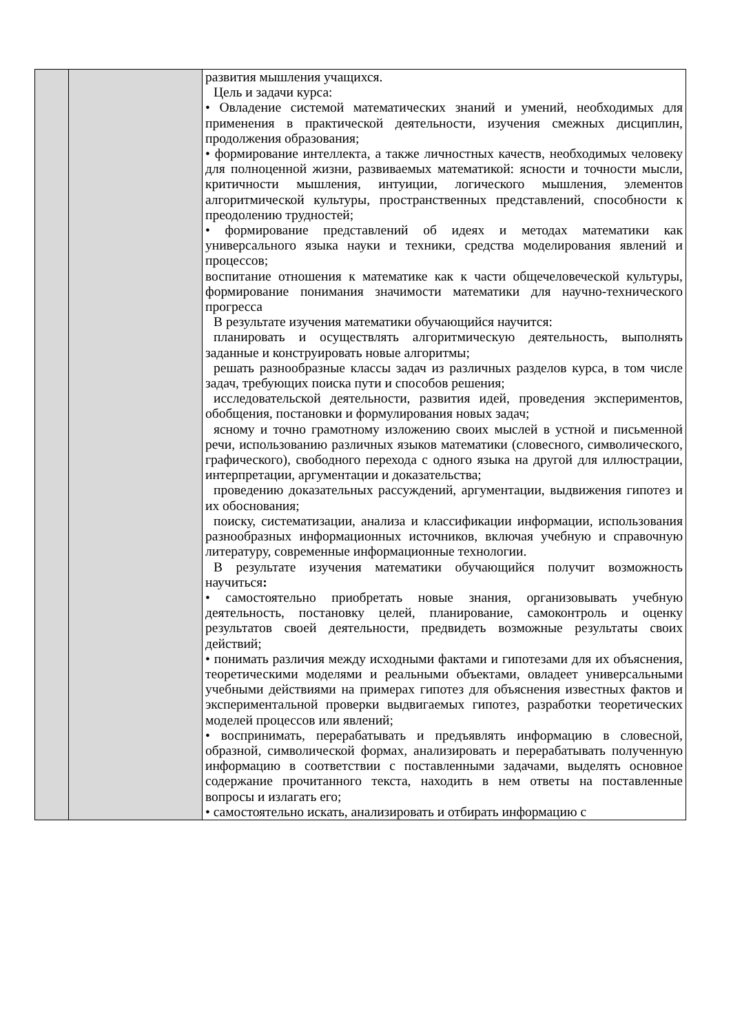| | | развития мышления учащихся. Цель и задачи курса: • Овладение системой математических знаний и умений, необходимых для применения в практической деятельности, изучения смежных дисциплин, продолжения образования; • формирование интеллекта, а также личностных качеств, необходимых человеку для полноценной жизни, развиваемых математикой: ясности и точности мысли, критичности мышления, интуиции, логического мышления, элементов алгоритмической культуры, пространственных представлений, способности к преодолению трудностей; • формирование представлений об идеях и методах математики как универсального языка науки и техники, средства моделирования явлений и процессов; воспитание отношения к математике как к части общечеловеческой культуры, формирование понимания значимости математики для научно-технического прогресса В результате изучения математики обучающийся научится: планировать и осуществлять алгоритмическую деятельность, выполнять заданные и конструировать новые алгоритмы; решать разнообразные классы задач из различных разделов курса, в том числе задач, требующих поиска пути и способов решения; исследовательской деятельности, развития идей, проведения экспериментов, обобщения, постановки и формулирования новых задач; ясному и точно грамотному изложению своих мыслей в устной и письменной речи, использованию различных языков математики (словесного, символического, графического), свободного перехода с одного языка на другой для иллюстрации, интерпретации, аргументации и доказательства; проведению доказательных рассуждений, аргументации, выдвижения гипотез и их обоснования; поиску, систематизации, анализа и классификации информации, использования разнообразных информационных источников, включая учебную и справочную литературу, современные информационные технологии. В результате изучения математики обучающийся получит возможность научиться : • самостоятельно приобретать новые знания, организовывать учебную деятельность, постановку целей, планирование, самоконтроль и оценку результатов своей деятельности, предвидеть возможные результаты своих действий; • понимать различия между исходными фактами и гипотезами для их объяснения, теоретическими моделями и реальными объектами, овладеет универсальными учебными действиями на примерах гипотез для объяснения известных фактов и экспериментальной проверки выдвигаемых гипотез, разработки теоретических моделей процессов или явлений; • воспринимать, перерабатывать и предъявлять информацию в словесной, образной, символической формах, анализировать и перерабатывать полученную информацию в соответствии с поставленными задачами, выделять основное содержание прочитанного текста, находить в нем ответы на поставленные вопросы и излагать его; • самостоятельно искать, анализировать и отбирать информацию с |